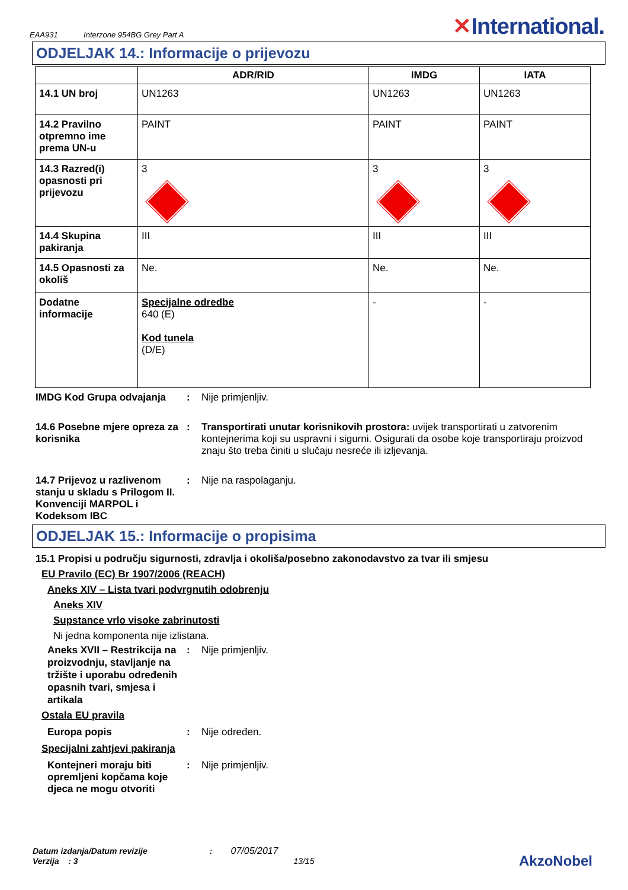EAA931 Interzone 954BG Grey Part A
✕International.
ODJELJAK 14.: Informacije o prijevozu
| | ADR/RID | IMDG | IATA |
| --- | --- | --- | --- |
| 14.1 UN broj | UN1263 | UN1263 | UN1263 |
| 14.2 Pravilno otpremno ime prema UN-u | PAINT | PAINT | PAINT |
| 14.3 Razred(i) opasnosti pri prijevozu | 3 | 3 | 3 |
| 14.4 Skupina pakiranja | III | III | III |
| 14.5 Opasnosti za okoliš | Ne. | Ne. | Ne. |
| Dodatne informacije | Specijalne odredbe 640 (E) Kod tunela (D/E) | - | - |
IMDG Kod Grupa odvajanja : Nije primjenljiv.
14.6 Posebne mjere opreza za korisnika
: Transportirati unutar korisnikovih prostora: uvijek transportirati u zatvorenim kontejnerima koji su uspravni i sigurni. Osigurati da osobe koje transportiraju proizvod znaju što treba činiti u slučaju nesreće ili izljevanja.
14.7 Prijevoz u razlivenom stanju u skladu s Prilogom II. Konvenciji MARPOL i Kodeksom IBC
: Nije na raspolaganju.
ODJELJAK 15.: Informacije o propisima
15.1 Propisi u području sigurnosti, zdravlja i okoliša/posebno zakonodavstvo za tvar ili smjesu
EU Pravilo (EC) Br 1907/2006 (REACH)
Aneks XIV – Lista tvari podvrgnutih odobrenju
Aneks XIV
Supstance vrlo visoke zabrinutosti
Ni jedna komponenta nije izlistana.
Aneks XVII – Restrikcija na proizvodnju, stavljanje na tržište i uporabu određenih opasnih tvari, smjesa i artikala
: Nije primjenljiv.
Ostala EU pravila
Europa popis : Nije određen.
Specijalni zahtjevi pakiranja
Kontejneri moraju biti opremljeni kopčama koje djeca ne mogu otvoriti
: Nije primjenljiv.
Datum izdanja/Datum revizije : 07/05/2017
Verzija : 3 13/15
AkzoNobel